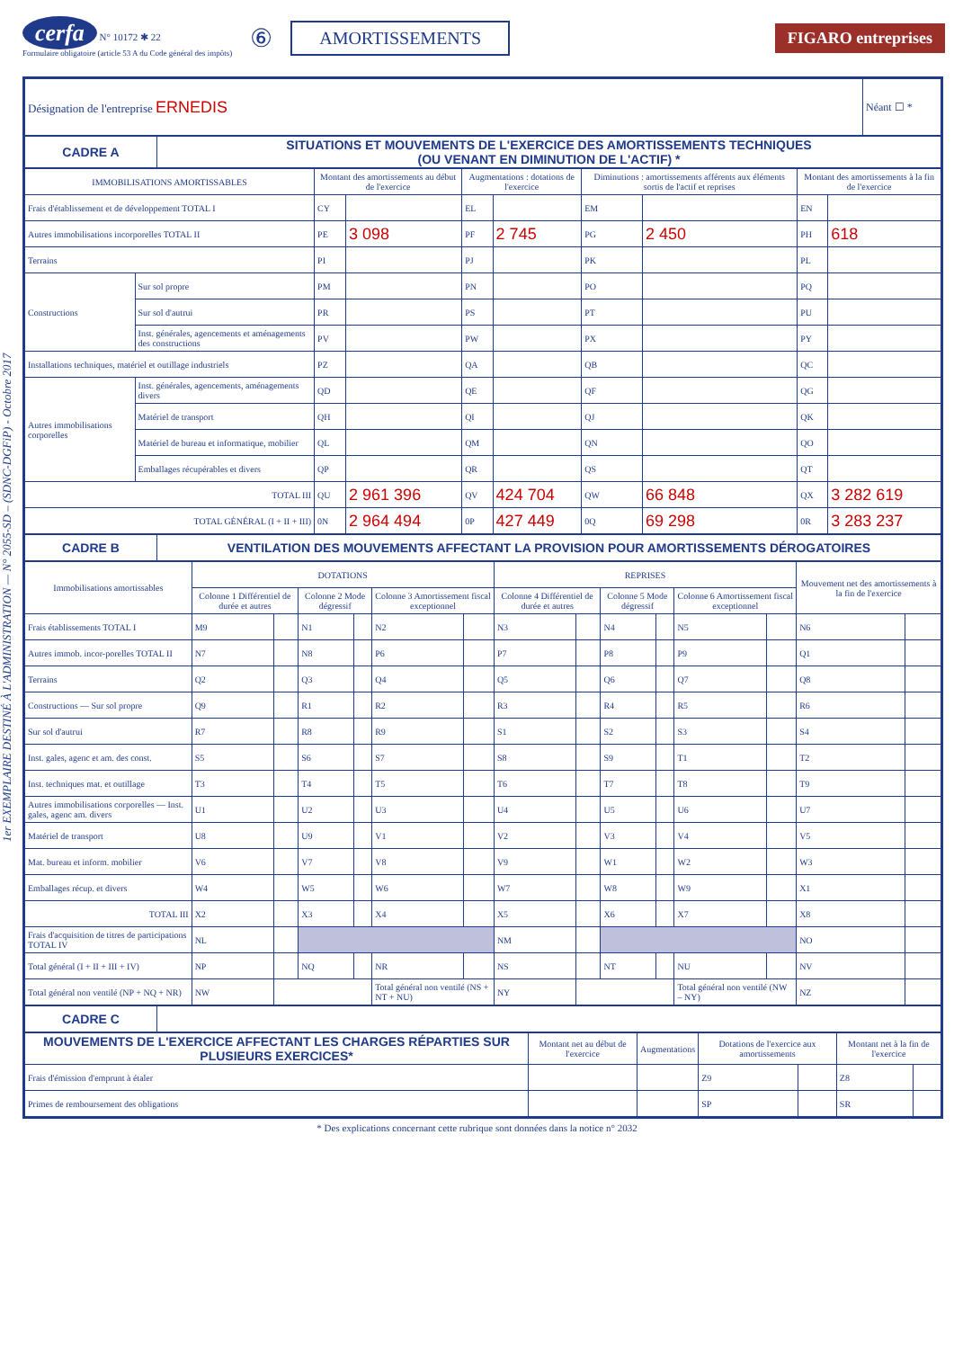cerfa N° 10172 ✱ 22
Formulaire obligatoire (article 53 A du Code général des impôts)
⑥
AMORTISSEMENTS FIGARO entreprises
1er EXEMPLAIRE DESTINÉ À L'ADMINISTRATION — N° 2055-SD – (SDNC-DGFiP) - Octobre 2017
| Désignation de l'entreprise ERNEDIS | Néant ☐ * |
| CADRE A | SITUATIONS ET MOUVEMENTS DE L'EXERCICE DES AMORTISSEMENTS TECHNIQUES (OU VENANT EN DIMINUTION DE L'ACTIF) * |
| IMMOBILISATIONS AMORTISSABLES | | Montant des amortissements au début de l'exercice | | Augmentations : dotations de l'exercice | | Diminutions : amortissements afférents aux éléments sortis de l'actif et reprises | | Montant des amortissements à la fin de l'exercice | |
| --- | --- | --- | --- | --- | --- | --- | --- | --- | --- |
| Frais d'établissement et de développement TOTAL I | | CY | | EL | | EM | | EN | |
| Autres immobilisations incorporelles TOTAL II | | PE | 3 098 | PF | 2 745 | PG | 2 450 | PH | 618 |
| Terrains | | PI | | PJ | | PK | | PL | |
| Constructions | Sur sol propre | PM | | PN | | PO | | PQ | |
| | Sur sol d'autrui | PR | | PS | | PT | | PU | |
| | Inst. générales, agencements et aménagements des constructions | PV | | PW | | PX | | PY | |
| Installations techniques, matériel et outillage industriels | | PZ | | QA | | QB | | QC | |
| Autres immobilisations corporelles | Inst. générales, agencements, aménagements divers | QD | | QE | | QF | | QG | |
| | Matériel de transport | QH | | QI | | QJ | | QK | |
| | Matériel de bureau et informatique, mobilier | QL | | QM | | QN | | QO | |
| | Emballages récupérables et divers | QP | | QR | | QS | | QT | |
| TOTAL III | | QU | 2 961 396 | QV | 424 704 | QW | 66 848 | QX | 3 282 619 |
| TOTAL GÉNÉRAL (I + II + III) | | 0N | 2 964 494 | 0P | 427 449 | 0Q | 69 298 | 0R | 3 283 237 |
| CADRE B | VENTILATION DES MOUVEMENTS AFFECTANT LA PROVISION POUR AMORTISSEMENTS DÉROGATOIRES |
| Immobilisations amortissables | DOTATIONS | | | | | | REPRISES | | | | | | Mouvement net des amortissements à la fin de l'exercice | |
| --- | --- | --- | --- | --- | --- | --- | --- | --- | --- | --- | --- | --- | --- | --- |
| | Colonne 1 Différentiel de durée et autres | | Colonne 2 Mode dégressif | | Colonne 3 Amortissement fiscal exceptionnel | | Colonne 4 Différentiel de durée et autres | | Colonne 5 Mode dégressif | | Colonne 6 Amortissement fiscal exceptionnel | | | |
| Frais établissements TOTAL I | M9 | | N1 | | N2 | | N3 | | N4 | | N5 | | N6 | |
| Autres immob. incor-porelles TOTAL II | N7 | | N8 | | P6 | | P7 | | P8 | | P9 | | Q1 | |
| Terrains | Q2 | | Q3 | | Q4 | | Q5 | | Q6 | | Q7 | | Q8 | |
| Constructions — Sur sol propre | Q9 | | R1 | | R2 | | R3 | | R4 | | R5 | | R6 | |
| Sur sol d'autrui | R7 | | R8 | | R9 | | S1 | | S2 | | S3 | | S4 | |
| Inst. gales, agenc et am. des const. | S5 | | S6 | | S7 | | S8 | | S9 | | T1 | | T2 | |
| Inst. techniques mat. et outillage | T3 | | T4 | | T5 | | T6 | | T7 | | T8 | | T9 | |
| Autres immobilisations corporelles — Inst. gales, agenc am. divers | U1 | | U2 | | U3 | | U4 | | U5 | | U6 | | U7 | |
| Matériel de transport | U8 | | U9 | | V1 | | V2 | | V3 | | V4 | | V5 | |
| Mat. bureau et inform. mobilier | V6 | | V7 | | V8 | | V9 | | W1 | | W2 | | W3 | |
| Emballages récup. et divers | W4 | | W5 | | W6 | | W7 | | W8 | | W9 | | X1 | |
| TOTAL III | X2 | | X3 | | X4 | | X5 | | X6 | | X7 | | X8 | |
| Frais d'acquisition de titres de participations TOTAL IV | NL | | | | | | NM | | | | | | NO | |
| Total général (I + II + III + IV) | NP | | NQ | | NR | | NS | | NT | | NU | | NV | |
| Total général non ventilé (NP + NQ + NR) | NW | | | | Total général non ventilé (NS + NT + NU) | | NY | | | | Total général non ventilé (NW – NY) | | NZ | |
| CADRE C | |
| MOUVEMENTS DE L'EXERCICE AFFECTANT LES CHARGES RÉPARTIES SUR PLUSIEURS EXERCICES* | Montant net au début de l'exercice | Augmentations | Dotations de l'exercice aux amortissements | | Montant net à la fin de l'exercice | |
| --- | --- | --- | --- | --- | --- | --- |
| Frais d'émission d'emprunt à étaler | | | Z9 | | Z8 | |
| Primes de remboursement des obligations | | | SP | | SR | |
* Des explications concernant cette rubrique sont données dans la notice n° 2032